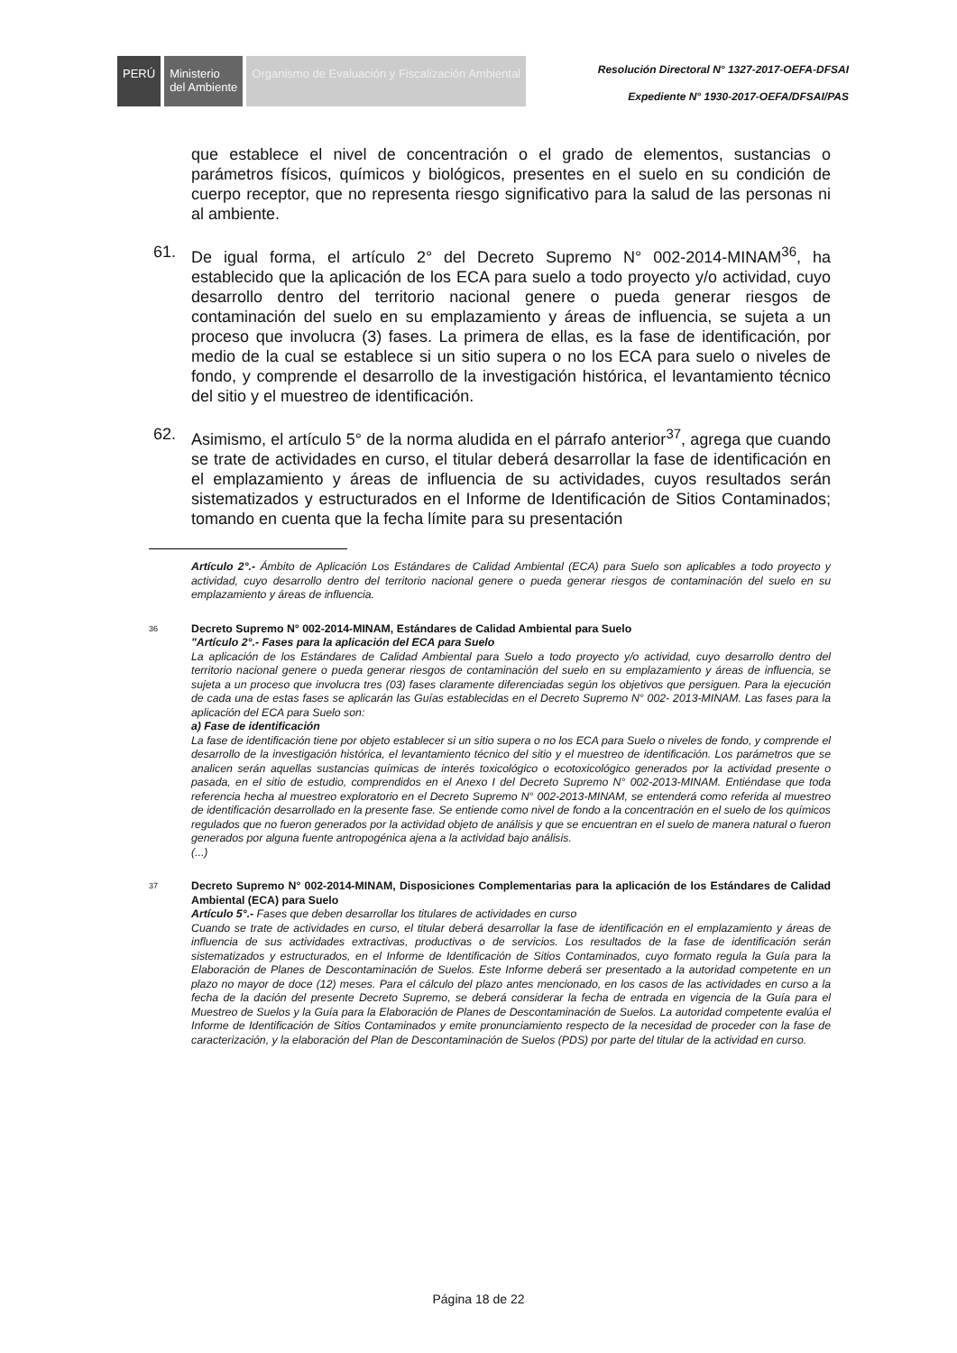PERÚ Ministerio
del Ambiente
Organismo de Evaluación y Fiscalización Ambiental
Resolución Directoral N° 1327-2017-OEFA-DFSAI
Expediente N° 1930-2017-OEFA/DFSAI/PAS
que establece el nivel de concentración o el grado de elementos, sustancias o parámetros físicos, químicos y biológicos, presentes en el suelo en su condición de cuerpo receptor, que no representa riesgo significativo para la salud de las personas ni al ambiente.
61. De igual forma, el artículo 2° del Decreto Supremo N° 002-2014-MINAM<sup>36</sup>, ha establecido que la aplicación de los ECA para suelo a todo proyecto y/o actividad, cuyo desarrollo dentro del territorio nacional genere o pueda generar riesgos de contaminación del suelo en su emplazamiento y áreas de influencia, se sujeta a un proceso que involucra (3) fases. La primera de ellas, es la fase de identificación, por medio de la cual se establece si un sitio supera o no los ECA para suelo o niveles de fondo, y comprende el desarrollo de la investigación histórica, el levantamiento técnico del sitio y el muestreo de identificación.
62. Asimismo, el artículo 5° de la norma aludida en el párrafo anterior<sup>37</sup>, agrega que cuando se trate de actividades en curso, el titular deberá desarrollar la fase de identificación en el emplazamiento y áreas de influencia de su actividades, cuyos resultados serán sistematizados y estructurados en el Informe de Identificación de Sitios Contaminados; tomando en cuenta que la fecha límite para su presentación
Artículo 2°.- Ámbito de Aplicación Los Estándares de Calidad Ambiental (ECA) para Suelo son aplicables a todo proyecto y actividad, cuyo desarrollo dentro del territorio nacional genere o pueda generar riesgos de contaminación del suelo en su emplazamiento y áreas de influencia.
36
Decreto Supremo N° 002-2014-MINAM, Estándares de Calidad Ambiental para Suelo
"Artículo 2°.- Fases para la aplicación del ECA para Suelo
La aplicación de los Estándares de Calidad Ambiental para Suelo a todo proyecto y/o actividad, cuyo desarrollo dentro del territorio nacional genere o pueda generar riesgos de contaminación del suelo en su emplazamiento y áreas de influencia, se sujeta a un proceso que involucra tres (03) fases claramente diferenciadas según los objetivos que persiguen. Para la ejecución de cada una de estas fases se aplicarán las Guías establecidas en el Decreto Supremo N° 002- 2013-MINAM. Las fases para la aplicación del ECA para Suelo son:
a) Fase de identificación
La fase de identificación tiene por objeto establecer si un sitio supera o no los ECA para Suelo o niveles de fondo, y comprende el desarrollo de la investigación histórica, el levantamiento técnico del sitio y el muestreo de identificación. Los parámetros que se analicen serán aquellas sustancias químicas de interés toxicológico o ecotoxicológico generados por la actividad presente o pasada, en el sitio de estudio, comprendidos en el Anexo I del Decreto Supremo N° 002-2013-MINAM. Entiéndase que toda referencia hecha al muestreo exploratorio en el Decreto Supremo N° 002-2013-MINAM, se entenderá como referida al muestreo de identificación desarrollado en la presente fase. Se entiende como nivel de fondo a la concentración en el suelo de los químicos regulados que no fueron generados por la actividad objeto de análisis y que se encuentran en el suelo de manera natural o fueron generados por alguna fuente antropogénica ajena a la actividad bajo análisis.
(...)
37
Decreto Supremo N° 002-2014-MINAM, Disposiciones Complementarias para la aplicación de los Estándares de Calidad Ambiental (ECA) para Suelo
Artículo 5°.- Fases que deben desarrollar los titulares de actividades en curso
Cuando se trate de actividades en curso, el titular deberá desarrollar la fase de identificación en el emplazamiento y áreas de influencia de sus actividades extractivas, productivas o de servicios. Los resultados de la fase de identificación serán sistematizados y estructurados, en el Informe de Identificación de Sitios Contaminados, cuyo formato regula la Guía para la Elaboración de Planes de Descontaminación de Suelos. Este Informe deberá ser presentado a la autoridad competente en un plazo no mayor de doce (12) meses. Para el cálculo del plazo antes mencionado, en los casos de las actividades en curso a la fecha de la dación del presente Decreto Supremo, se deberá considerar la fecha de entrada en vigencia de la Guía para el Muestreo de Suelos y la Guía para la Elaboración de Planes de Descontaminación de Suelos. La autoridad competente evalúa el Informe de Identificación de Sitios Contaminados y emite pronunciamiento respecto de la necesidad de proceder con la fase de caracterización, y la elaboración del Plan de Descontaminación de Suelos (PDS) por parte del titular de la actividad en curso.
Página 18 de 22